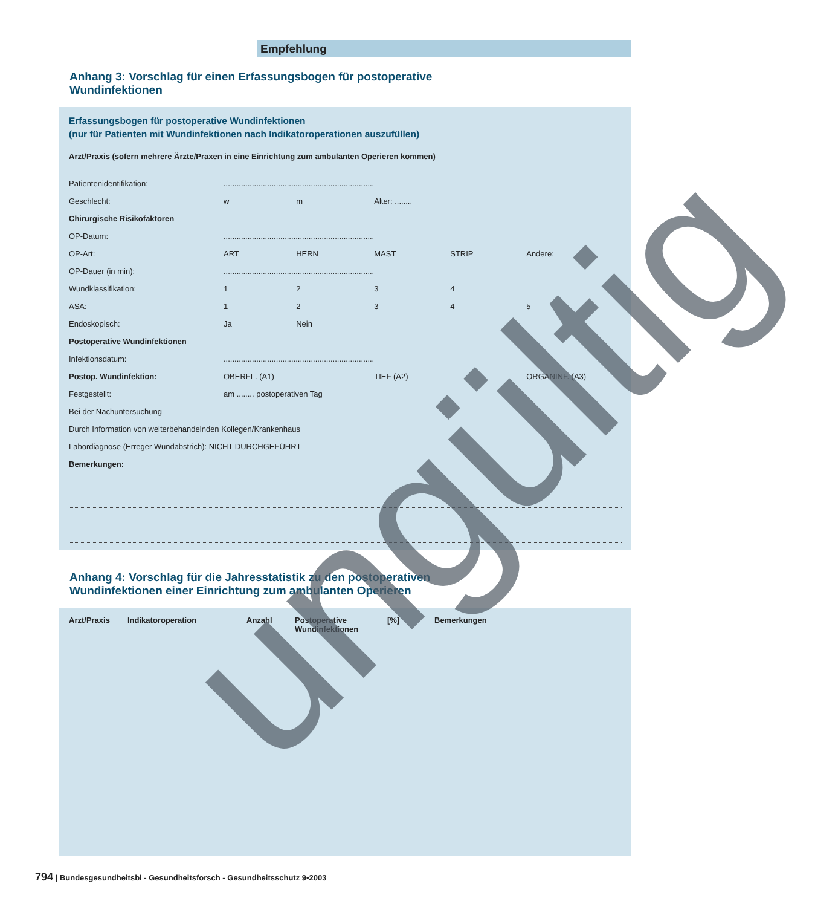Empfehlung
Anhang 3: Vorschlag für einen Erfassungsbogen für postoperative
Wundinfektionen
Erfassungsbogen für postoperative Wundinfektionen
(nur für Patienten mit Wundinfektionen nach Indikatoroperationen auszufüllen)
Arzt/Praxis (sofern mehrere Ärzte/Praxen in eine Einrichtung zum ambulanten Operieren kommen)
| Patientenidentifikation: | ..................................................................... | | | | |
| Geschlecht: | w | m | Alter: ........ | | |
| Chirurgische Risikofaktoren | | | | | |
| OP-Datum: | ..................................................................... | | | | |
| OP-Art: | ART | HERN | MAST | STRIP | Andere: |
| OP-Dauer (in min): | ..................................................................... | | | | |
| Wundklassifikation: | 1 | 2 | 3 | 4 | |
| ASA: | 1 | 2 | 3 | 4 | 5 |
| Endoskopisch: | Ja | Nein | | | |
| Postoperative Wundinfektionen | | | | | |
| Infektionsdatum: | ..................................................................... | | | | |
| Postop. Wundinfektion: | OBERFL. (A1) | | TIEF (A2) | | ORGANINF. (A3) |
| Festgestellt: | am ........ postoperativen Tag | | | | |
| Bei der Nachuntersuchung | | | | | |
| Durch Information von weiterbehandelnden Kollegen/Krankenhaus | | | | | |
| Labordiagnose (Erreger Wundabstrich): NICHT DURCHGEFÜHRT | | | | | |
| Bemerkungen: | | | | | |
Anhang 4: Vorschlag für die Jahresstatistik zu den postoperativen
Wundinfektionen einer Einrichtung zum ambulanten Operieren
| Arzt/Praxis | Indikatoroperation | Anzahl | Postoperative Wundinfektionen | [%] | Bemerkungen |
| --- | --- | --- | --- | --- | --- |
ungültig
794 | Bundesgesundheitsbl - Gesundheitsforsch - Gesundheitsschutz 9•2003